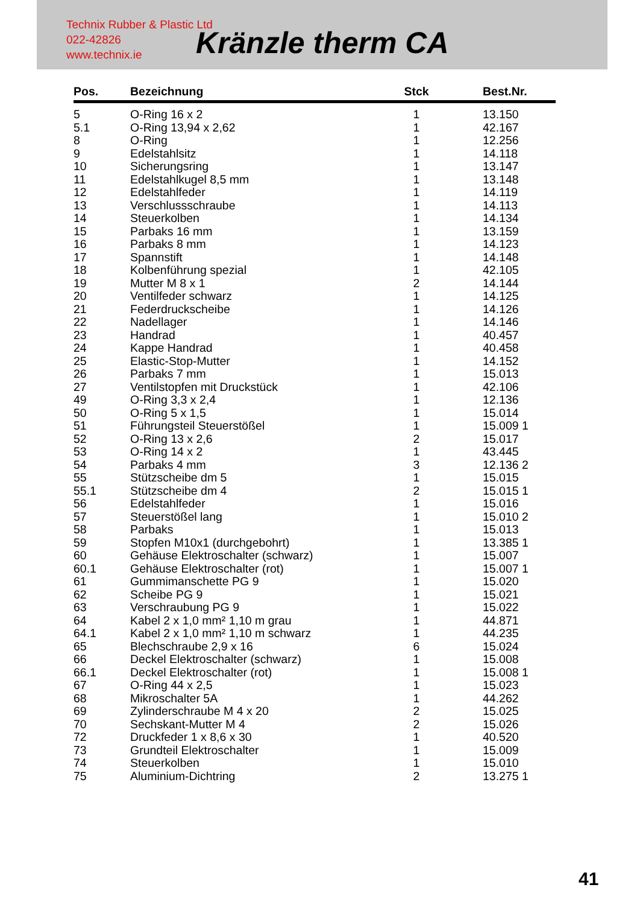Technix Rubber & Plastic Ltd
022-42826
www.technix.ie
Kränzle therm CA
| Pos. | Bezeichnung | Stck | Best.Nr. |
| --- | --- | --- | --- |
| 5 | O-Ring 16 x 2 | 1 | 13.150 |
| 5.1 | O-Ring 13,94 x 2,62 | 1 | 42.167 |
| 8 | O-Ring | 1 | 12.256 |
| 9 | Edelstahlsitz | 1 | 14.118 |
| 10 | Sicherungsring | 1 | 13.147 |
| 11 | Edelstahlkugel 8,5 mm | 1 | 13.148 |
| 12 | Edelstahlfeder | 1 | 14.119 |
| 13 | Verschlussschraube | 1 | 14.113 |
| 14 | Steuerkolben | 1 | 14.134 |
| 15 | Parbaks 16 mm | 1 | 13.159 |
| 16 | Parbaks 8 mm | 1 | 14.123 |
| 17 | Spannstift | 1 | 14.148 |
| 18 | Kolbenführung spezial | 1 | 42.105 |
| 19 | Mutter M 8 x 1 | 2 | 14.144 |
| 20 | Ventilfeder schwarz | 1 | 14.125 |
| 21 | Federdruckscheibe | 1 | 14.126 |
| 22 | Nadellager | 1 | 14.146 |
| 23 | Handrad | 1 | 40.457 |
| 24 | Kappe Handrad | 1 | 40.458 |
| 25 | Elastic-Stop-Mutter | 1 | 14.152 |
| 26 | Parbaks 7 mm | 1 | 15.013 |
| 27 | Ventilstopfen mit Druckstück | 1 | 42.106 |
| 49 | O-Ring 3,3 x 2,4 | 1 | 12.136 |
| 50 | O-Ring 5 x 1,5 | 1 | 15.014 |
| 51 | Führungsteil Steuerstößel | 1 | 15.009 1 |
| 52 | O-Ring 13 x 2,6 | 2 | 15.017 |
| 53 | O-Ring 14 x 2 | 1 | 43.445 |
| 54 | Parbaks 4 mm | 3 | 12.136 2 |
| 55 | Stützscheibe dm 5 | 1 | 15.015 |
| 55.1 | Stützscheibe dm 4 | 2 | 15.015 1 |
| 56 | Edelstahlfeder | 1 | 15.016 |
| 57 | Steuerstößel lang | 1 | 15.010 2 |
| 58 | Parbaks | 1 | 15.013 |
| 59 | Stopfen M10x1 (durchgebohrt) | 1 | 13.385 1 |
| 60 | Gehäuse Elektroschalter (schwarz) | 1 | 15.007 |
| 60.1 | Gehäuse Elektroschalter (rot) | 1 | 15.007 1 |
| 61 | Gummimanschette PG 9 | 1 | 15.020 |
| 62 | Scheibe PG 9 | 1 | 15.021 |
| 63 | Verschraubung PG 9 | 1 | 15.022 |
| 64 | Kabel 2 x 1,0 mm² 1,10 m grau | 1 | 44.871 |
| 64.1 | Kabel 2 x 1,0 mm² 1,10 m schwarz | 1 | 44.235 |
| 65 | Blechschraube 2,9 x 16 | 6 | 15.024 |
| 66 | Deckel Elektroschalter (schwarz) | 1 | 15.008 |
| 66.1 | Deckel Elektroschalter (rot) | 1 | 15.008 1 |
| 67 | O-Ring 44 x 2,5 | 1 | 15.023 |
| 68 | Mikroschalter 5A | 1 | 44.262 |
| 69 | Zylinderschraube M 4 x 20 | 2 | 15.025 |
| 70 | Sechskant-Mutter M 4 | 2 | 15.026 |
| 72 | Druckfeder 1 x 8,6 x 30 | 1 | 40.520 |
| 73 | Grundteil Elektroschalter | 1 | 15.009 |
| 74 | Steuerkolben | 1 | 15.010 |
| 75 | Aluminium-Dichtring | 2 | 13.275 1 |
41